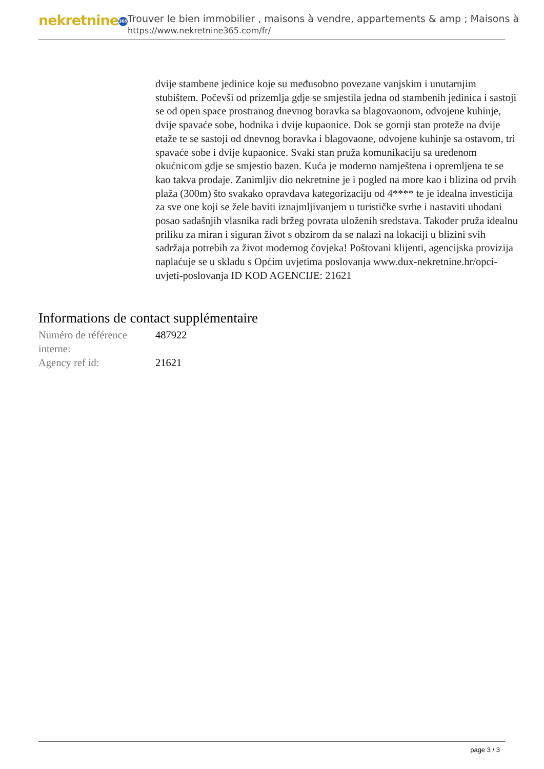nekretnine 365
Trouver le bien immobilier , maisons à vendre, appartements & amp ; Maisons à
https://www.nekretnine365.com/fr/
dvije stambene jedinice koje su međusobno povezane vanjskim i unutarnjim stubištem. Počevši od prizemlja gdje se smjestila jedna od stambenih jedinica i sastoji se od open space prostranog dnevnog boravka sa blagovaonom, odvojene kuhinje, dvije spavaće sobe, hodnika i dvije kupaonice. Dok se gornji stan proteže na dvije etaže te se sastoji od dnevnog boravka i blagovaone, odvojene kuhinje sa ostavom, tri spavaće sobe i dvije kupaonice. Svaki stan pruža komunikaciju sa uređenom okućnicom gdje se smjestio bazen. Kuća je moderno namještena i opremljena te se kao takva prodaje. Zanimljiv dio nekretnine je i pogled na more kao i blizina od prvih plaža (300m) što svakako opravdava kategorizaciju od 4**** te je idealna investicija za sve one koji se žele baviti iznajmljivanjem u turističke svrhe i nastaviti uhodani posao sadašnjih vlasnika radi bržeg povrata uloženih sredstava. Također pruža idealnu priliku za miran i siguran život s obzirom da se nalazi na lokaciji u blizini svih sadržaja potrebih za život modernog čovjeka! Poštovani klijenti, agencijska provizija naplaćuje se u skladu s Općim uvjetima poslovanja www.dux-nekretnine.hr/opci-uvjeti-poslovanja ID KOD AGENCIJE: 21621
Informations de contact supplémentaire
| Numéro de référence interne: | 487922 |
| Agency ref id: | 21621 |
page 3 / 3